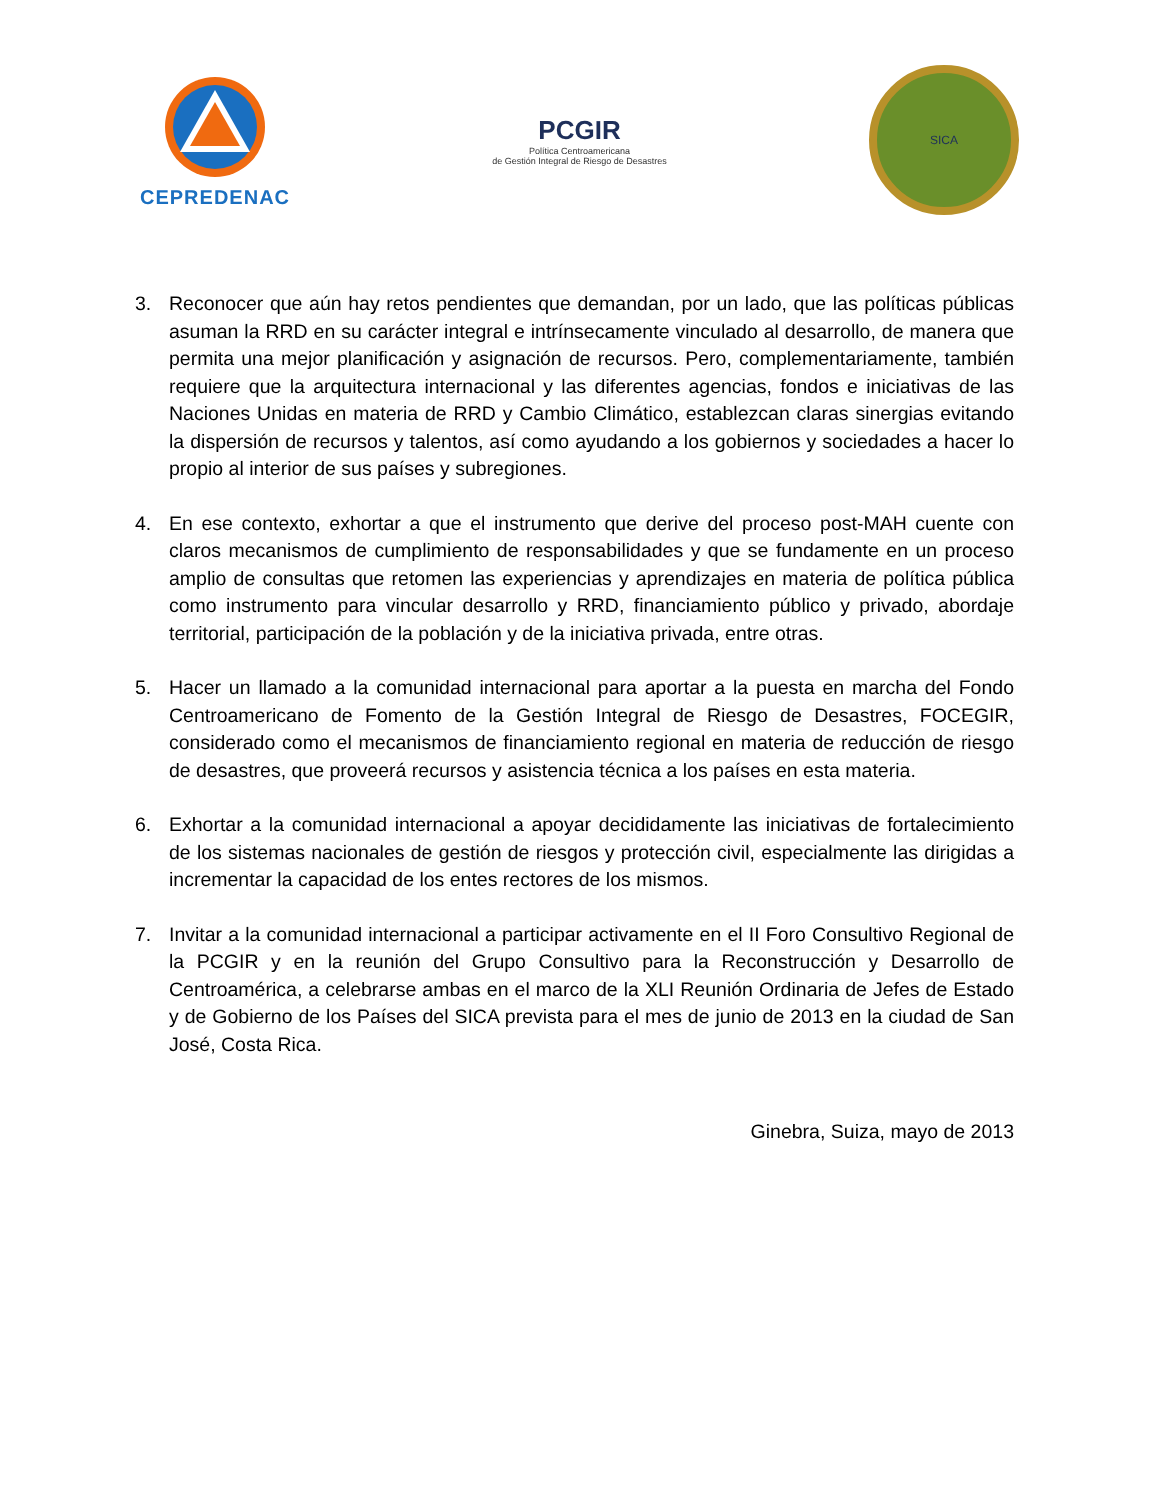CEPREDENAC
PCGIR
Política Centroamericana
de Gestión Integral de Riesgo de Desastres
SICA
3. Reconocer que aún hay retos pendientes que demandan, por un lado, que las políticas públicas asuman la RRD en su carácter integral e intrínsecamente vinculado al desarrollo, de manera que permita una mejor planificación y asignación de recursos. Pero, complementariamente, también requiere que la arquitectura internacional y las diferentes agencias, fondos e iniciativas de las Naciones Unidas en materia de RRD y Cambio Climático, establezcan claras sinergias evitando la dispersión de recursos y talentos, así como ayudando a los gobiernos y sociedades a hacer lo propio al interior de sus países y subregiones.
4. En ese contexto, exhortar a que el instrumento que derive del proceso post-MAH cuente con claros mecanismos de cumplimiento de responsabilidades y que se fundamente en un proceso amplio de consultas que retomen las experiencias y aprendizajes en materia de política pública como instrumento para vincular desarrollo y RRD, financiamiento público y privado, abordaje territorial, participación de la población y de la iniciativa privada, entre otras.
5. Hacer un llamado a la comunidad internacional para aportar a la puesta en marcha del Fondo Centroamericano de Fomento de la Gestión Integral de Riesgo de Desastres, FOCEGIR, considerado como el mecanismos de financiamiento regional en materia de reducción de riesgo de desastres, que proveerá recursos y asistencia técnica a los países en esta materia.
6. Exhortar a la comunidad internacional a apoyar decididamente las iniciativas de fortalecimiento de los sistemas nacionales de gestión de riesgos y protección civil, especialmente las dirigidas a incrementar la capacidad de los entes rectores de los mismos.
7. Invitar a la comunidad internacional a participar activamente en el II Foro Consultivo Regional de la PCGIR y en la reunión del Grupo Consultivo para la Reconstrucción y Desarrollo de Centroamérica, a celebrarse ambas en el marco de la XLI Reunión Ordinaria de Jefes de Estado y de Gobierno de los Países del SICA prevista para el mes de junio de 2013 en la ciudad de San José, Costa Rica.
Ginebra, Suiza, mayo de 2013